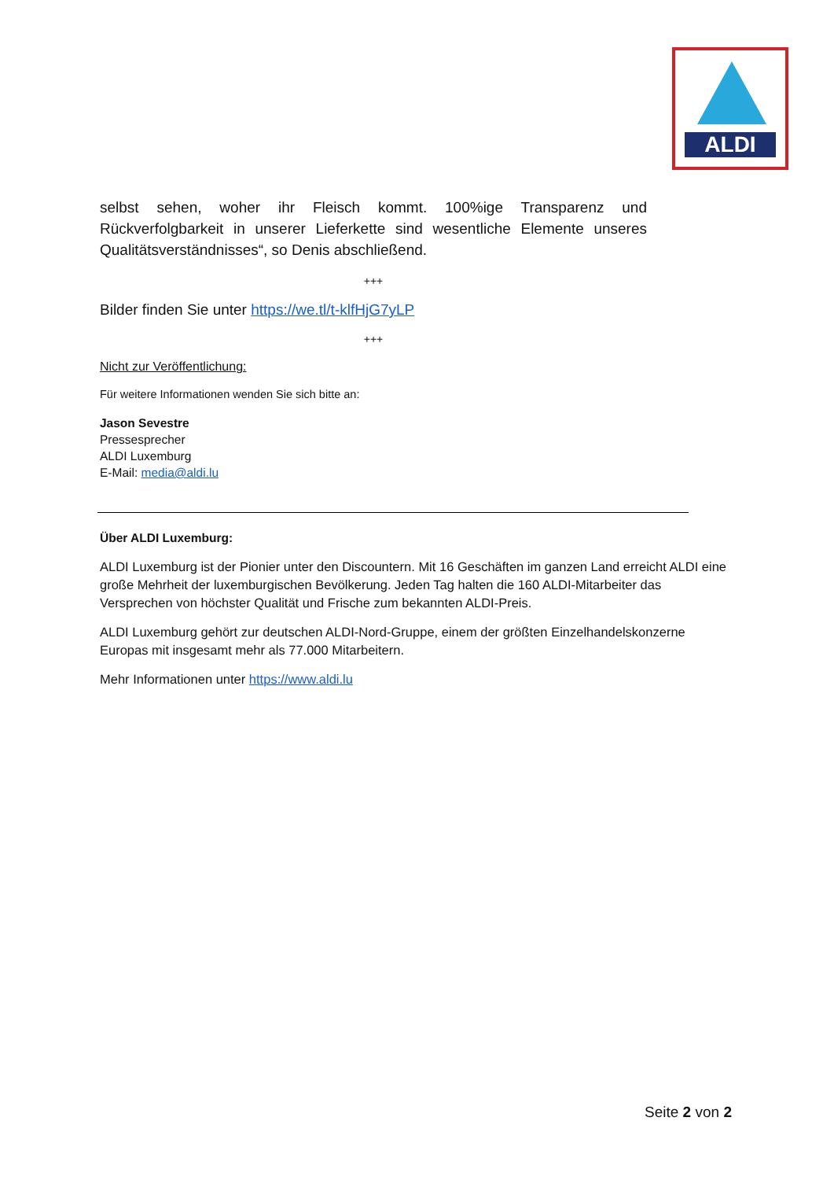ALDI
selbst sehen, woher ihr Fleisch kommt. 100%ige Transparenz und Rückverfolgbarkeit in unserer Lieferkette sind wesentliche Elemente unseres Qualitätsverständnisses“, so Denis abschließend.
+++
Bilder finden Sie unter https://we.tl/t-klfHjG7yLP
+++
Nicht zur Veröffentlichung:
Für weitere Informationen wenden Sie sich bitte an:
Jason Sevestre
Pressesprecher
ALDI Luxemburg
E-Mail: media@aldi.lu
Über ALDI Luxemburg:
ALDI Luxemburg ist der Pionier unter den Discountern. Mit 16 Geschäften im ganzen Land erreicht ALDI eine große Mehrheit der luxemburgischen Bevölkerung. Jeden Tag halten die 160 ALDI-Mitarbeiter das Versprechen von höchster Qualität und Frische zum bekannten ALDI-Preis.
ALDI Luxemburg gehört zur deutschen ALDI-Nord-Gruppe, einem der größten Einzelhandelskonzerne Europas mit insgesamt mehr als 77.000 Mitarbeitern.
Mehr Informationen unter https://www.aldi.lu
Seite 2 von 2